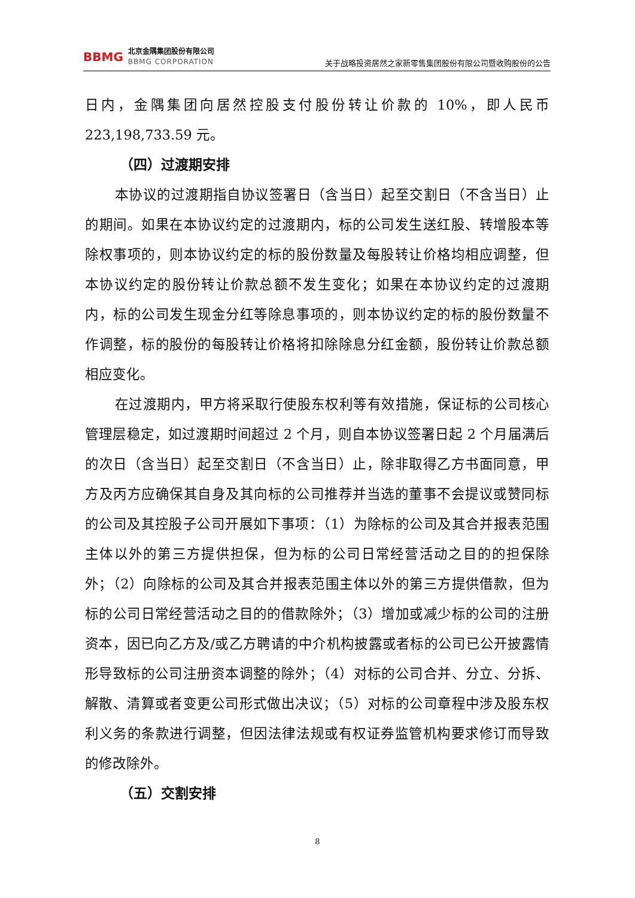BBMG
北京金隅集团股份有限公司
BBMG CORPORATION
关于战略投资居然之家新零售集团股份有限公司暨收购股份的公告
日内，金隅集团向居然控股支付股份转让价款的 10%，即人民币223,198,733.59 元。
（四）过渡期安排
本协议的过渡期指自协议签署日（含当日）起至交割日（不含当日）止的期间。如果在本协议约定的过渡期内，标的公司发生送红股、转增股本等除权事项的，则本协议约定的标的股份数量及每股转让价格均相应调整，但本协议约定的股份转让价款总额不发生变化；如果在本协议约定的过渡期内，标的公司发生现金分红等除息事项的，则本协议约定的标的股份数量不作调整，标的股份的每股转让价格将扣除除息分红金额，股份转让价款总额相应变化。
在过渡期内，甲方将采取行使股东权利等有效措施，保证标的公司核心管理层稳定，如过渡期时间超过 2 个月，则自本协议签署日起 2 个月届满后的次日（含当日）起至交割日（不含当日）止，除非取得乙方书面同意，甲方及丙方应确保其自身及其向标的公司推荐并当选的董事不会提议或赞同标的公司及其控股子公司开展如下事项：（1）为除标的公司及其合并报表范围主体以外的第三方提供担保，但为标的公司日常经营活动之目的的担保除外；（2）向除标的公司及其合并报表范围主体以外的第三方提供借款，但为标的公司日常经营活动之目的的借款除外；（3）增加或减少标的公司的注册资本，因已向乙方及/或乙方聘请的中介机构披露或者标的公司已公开披露情形导致标的公司注册资本调整的除外；（4）对标的公司合并、分立、分拆、解散、清算或者变更公司形式做出决议；（5）对标的公司章程中涉及股东权利义务的条款进行调整，但因法律法规或有权证券监管机构要求修订而导致的修改除外。
（五）交割安排
8